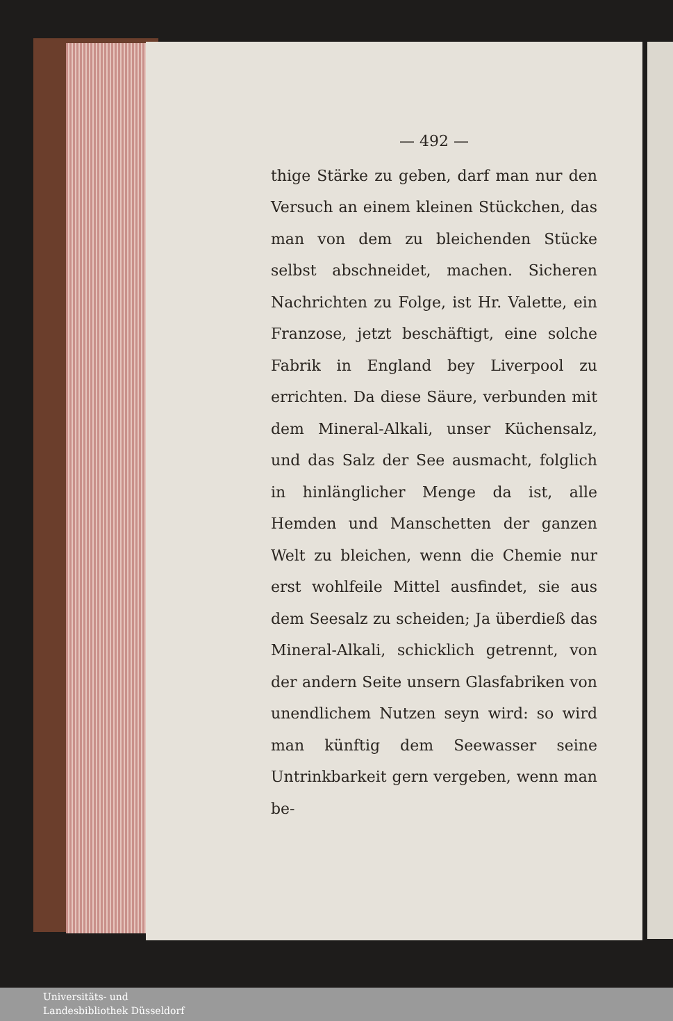— 492 —
thige Stärke zu geben, darf man nur den Versuch an einem kleinen Stückchen, das man von dem zu bleichenden Stücke selbst abschneidet, machen. Sicheren Nachrichten zu Folge, ist Hr. Valette, ein Franzose, jetzt beschäftigt, eine solche Fabrik in England bey Liverpool zu errichten. Da diese Säure, verbunden mit dem Mineral-Alkali, unser Küchensalz, und das Salz der See ausmacht, folglich in hinlänglicher Menge da ist, alle Hemden und Manschetten der ganzen Welt zu bleichen, wenn die Chemie nur erst wohlfeile Mittel ausfindet, sie aus dem Seesalz zu scheiden; Ja überdieß das Mineral-Alkali, schicklich getrennt, von der andern Seite unsern Glasfabriken von unendlichem Nutzen seyn wird: so wird man künftig dem Seewasser seine Untrinkbarkeit gern vergeben, wenn man be-
Universitäts- und
Landesbibliothek Düsseldorf